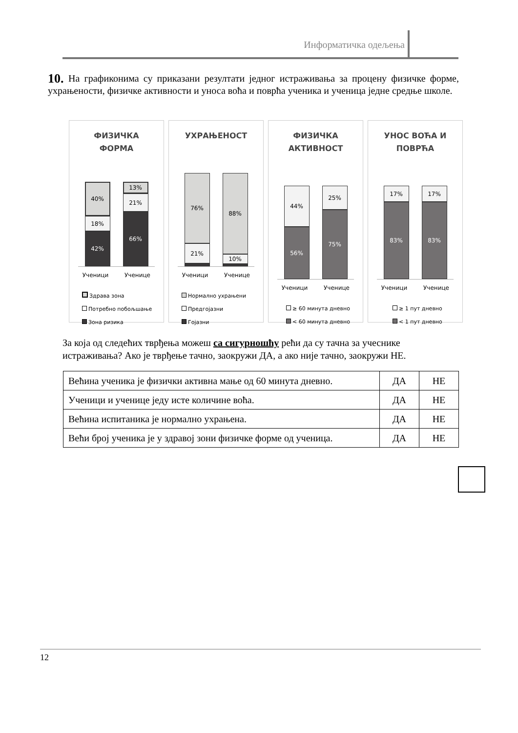Информатичка одељења
10. На графиконима су приказани резултати једног истраживања за процену физичке форме, ухрањености, физичке активности и уноса воћа и поврћа ученика и ученица једне средње школе.
ФИЗИЧКА
ФОРМА
40%
18%
42%
13%
21%
66%
Ученици Ученице
Здрава зона
Потребно побољшање
Зона ризика
УХРАЊЕНОСТ
76%
21%
88%
10%
Ученици Ученице
Нормално ухрањени
Предгојазни
Гојазни
ФИЗИЧКА
АКТИВНОСТ
44%
56%
25%
75%
Ученици Ученице
≥ 60 минута дневно
< 60 минута дневно
УНОС ВОЋА И
ПОВРЋА
17%
83%
17%
83%
Ученици Ученице
≥ 1 пут дневно
< 1 пут дневно
За која од следећих тврђења можеш са сигурношћу рећи да су тачна за учеснике истраживања? Ако је тврђење тачно, заокружи ДА, а ако није тачно, заокружи НЕ.
| Већина ученика је физички активна мање од 60 минута дневно. | ДА | НЕ |
| Ученици и ученице једу исте количине воћа. | ДА | НЕ |
| Већина испитаника је нормално ухрањена. | ДА | НЕ |
| Већи број ученика је у здравој зони физичке форме од ученица. | ДА | НЕ |
12